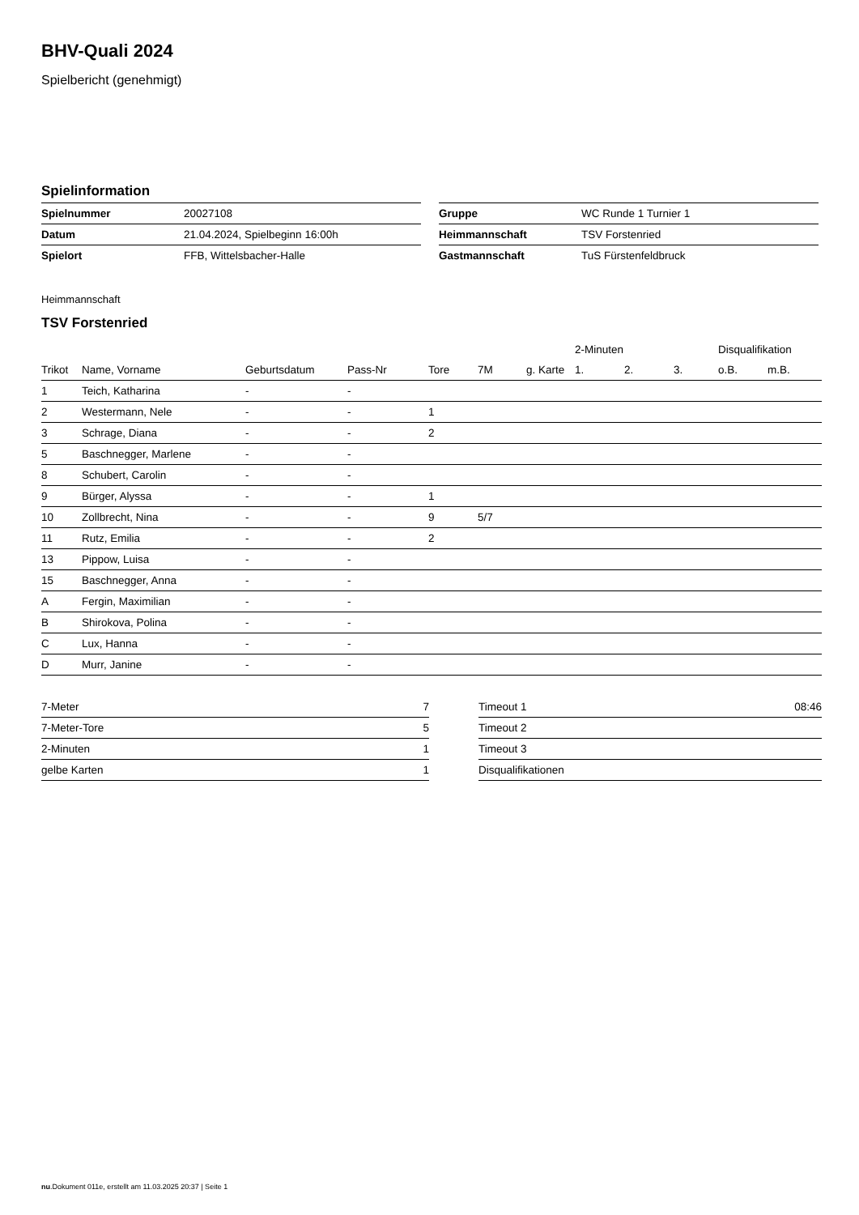BHV-Quali 2024
Spielbericht (genehmigt)
Spielinformation
| Spielnummer | 20027108 |
| Datum | 21.04.2024, Spielbeginn 16:00h |
| Spielort | FFB, Wittelsbacher-Halle |
| Gruppe | WC Runde 1 Turnier 1 |
| Heimmannschaft | TSV Forstenried |
| Gastmannschaft | TuS Fürstenfeldbruck |
Heimmannschaft
TSV Forstenried
| | | | | | | | 2-Minuten | | | Disqualifikation | |
| --- | --- | --- | --- | --- | --- | --- | --- | --- | --- | --- | --- |
| Trikot | Name, Vorname | Geburtsdatum | Pass-Nr | Tore | 7M | g. Karte | 1. | 2. | 3. | o.B. | m.B. |
| 1 | Teich, Katharina | - | - | | | | | | | | |
| 2 | Westermann, Nele | - | - | 1 | | | | | | | |
| 3 | Schrage, Diana | - | - | 2 | | | | | | | |
| 5 | Baschnegger, Marlene | - | - | | | | | | | | |
| 8 | Schubert, Carolin | - | - | | | | | | | | |
| 9 | Bürger, Alyssa | - | - | 1 | | | | | | | |
| 10 | Zollbrecht, Nina | - | - | 9 | 5/7 | | | | | | |
| 11 | Rutz, Emilia | - | - | 2 | | | | | | | |
| 13 | Pippow, Luisa | - | - | | | | | | | | |
| 15 | Baschnegger, Anna | - | - | | | | | | | | |
| A | Fergin, Maximilian | - | - | | | | | | | | |
| B | Shirokova, Polina | - | - | | | | | | | | |
| C | Lux, Hanna | - | - | | | | | | | | |
| D | Murr, Janine | - | - | | | | | | | | |
| 7-Meter | 7 |
| 7-Meter-Tore | 5 |
| 2-Minuten | 1 |
| gelbe Karten | 1 |
| Timeout 1 | 08:46 |
| Timeout 2 | |
| Timeout 3 | |
| Disqualifikationen | |
nu.Dokument 011e, erstellt am 11.03.2025 20:37 | Seite 1